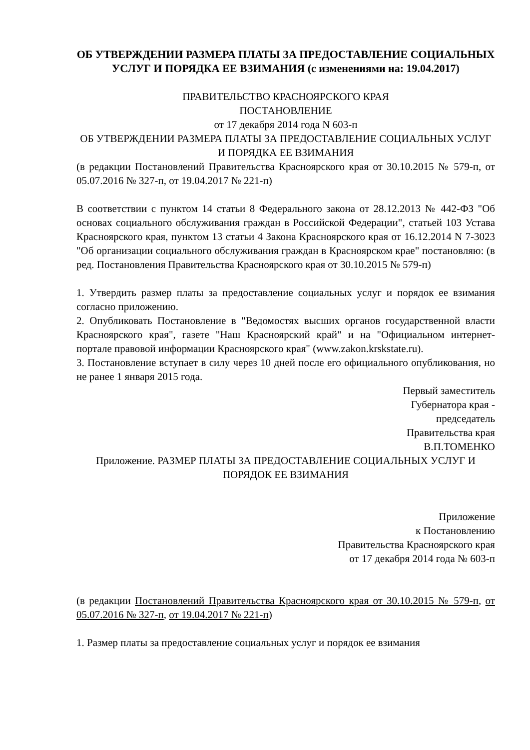ОБ УТВЕРЖДЕНИИ РАЗМЕРА ПЛАТЫ ЗА ПРЕДОСТАВЛЕНИЕ СОЦИАЛЬНЫХ УСЛУГ И ПОРЯДКА ЕЕ ВЗИМАНИЯ (с изменениями на: 19.04.2017)
ПРАВИТЕЛЬСТВО КРАСНОЯРСКОГО КРАЯ
ПОСТАНОВЛЕНИЕ
от 17 декабря 2014 года N 603-п
ОБ УТВЕРЖДЕНИИ РАЗМЕРА ПЛАТЫ ЗА ПРЕДОСТАВЛЕНИЕ СОЦИАЛЬНЫХ УСЛУГ И ПОРЯДКА ЕЕ ВЗИМАНИЯ
(в редакции Постановлений Правительства Красноярского края от 30.10.2015 № 579-п, от 05.07.2016 № 327-п, от 19.04.2017 № 221-п)
В соответствии с пунктом 14 статьи 8 Федерального закона от 28.12.2013 № 442-ФЗ "Об основах социального обслуживания граждан в Российской Федерации", статьей 103 Устава Красноярского края, пунктом 13 статьи 4 Закона Красноярского края от 16.12.2014 N 7-3023 "Об организации социального обслуживания граждан в Красноярском крае" постановляю: (в ред. Постановления Правительства Красноярского края от 30.10.2015 № 579-п)
1. Утвердить размер платы за предоставление социальных услуг и порядок ее взимания согласно приложению.
2. Опубликовать Постановление в "Ведомостях высших органов государственной власти Красноярского края", газете "Наш Красноярский край" и на "Официальном интернет-портале правовой информации Красноярского края" (www.zakon.krskstate.ru).
3. Постановление вступает в силу через 10 дней после его официального опубликования, но не ранее 1 января 2015 года.
Первый заместитель
Губернатора края -
председатель
Правительства края
В.П.ТОМЕНКО
Приложение. РАЗМЕР ПЛАТЫ ЗА ПРЕДОСТАВЛЕНИЕ СОЦИАЛЬНЫХ УСЛУГ И ПОРЯДОК ЕЕ ВЗИМАНИЯ
Приложение
к Постановлению
Правительства Красноярского края
от 17 декабря 2014 года № 603-п
(в редакции Постановлений Правительства Красноярского края от 30.10.2015 № 579-п, от 05.07.2016 № 327-п, от 19.04.2017 № 221-п)
1. Размер платы за предоставление социальных услуг и порядок ее взимания